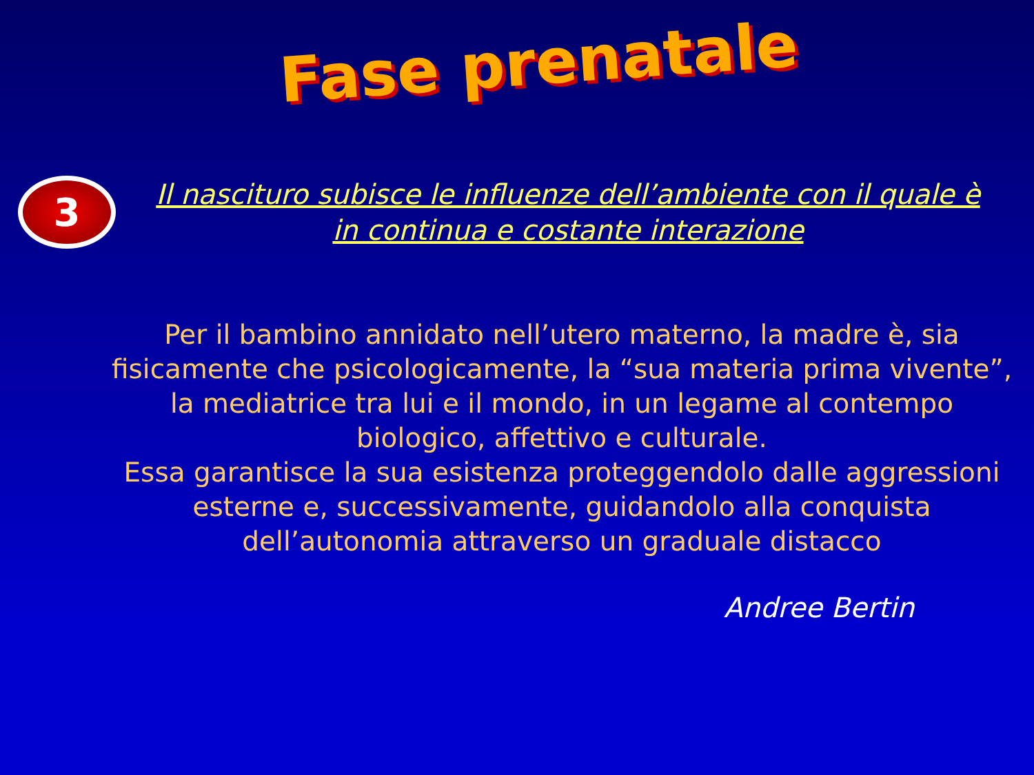Fase prenatale
3
Il nascituro subisce le influenze dell’ambiente con il quale è in continua e costante interazione
Per il bambino annidato nell’utero materno, la madre è, sia fisicamente che psicologicamente, la “sua materia prima vivente”, la mediatrice tra lui e il mondo, in un legame al contempo biologico, affettivo e culturale.
Essa garantisce la sua esistenza proteggendolo dalle aggressioni esterne e, successivamente, guidandolo alla conquista dell’autonomia attraverso un graduale distacco
Andree Bertin